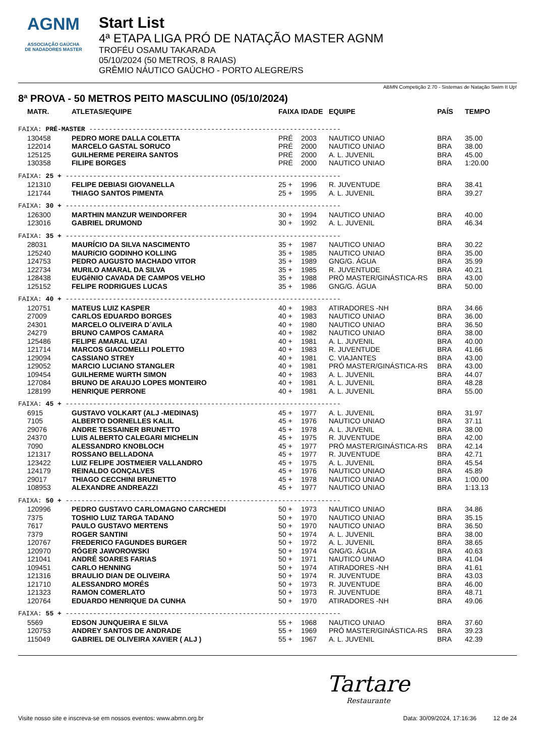AGNM
ASSOCIAÇÃO GAÚCHA
DE NADADORES MASTER
Start List
4ª ETAPA LIGA PRÓ DE NATAÇÃO MASTER AGNM
TROFÉU OSAMU TAKARADA
05/10/2024 (50 METROS, 8 RAIAS)
GRÊMIO NÁUTICO GAÚCHO - PORTO ALEGRE/RS
ABMN Competição 2.70 - Sistemas de Natação Swim It Up!
8ª PROVA - 50 METROS PEITO MASCULINO (05/10/2024)
| MATR. | ATLETAS/EQUIPE | FAIXA | IDADE | EQUIPE | PAÍS | TEMPO |
| --- | --- | --- | --- | --- | --- | --- |
| FAIXA: PRÉ-MASTER ---------------------------------------------------------------- | | | | | | |
| 130458 | PEDRO MORE DALLA COLETTA | PRÉ | 2003 | NAUTICO UNIAO | BRA | 35.00 |
| 122014 | MARCELO GASTAL SORUCO | PRÉ | 2000 | NAUTICO UNIAO | BRA | 38.00 |
| 125125 | GUILHERME PEREIRA SANTOS | PRÉ | 2000 | A. L. JUVENIL | BRA | 45.00 |
| 130358 | FILIPE BORGES | PRÉ | 2000 | NAUTICO UNIAO | BRA | 1:20.00 |
| FAIXA: 25 + ---------------------------------------------------------------------- | | | | | | |
| 121310 | FELIPE DEBIASI GIOVANELLA | 25 + | 1996 | R. JUVENTUDE | BRA | 38.41 |
| 121744 | THIAGO SANTOS PIMENTA | 25 + | 1995 | A. L. JUVENIL | BRA | 39.27 |
| FAIXA: 30 + ---------------------------------------------------------------------- | | | | | | |
| 126300 | MARTHIN MANZUR WEINDORFER | 30 + | 1994 | NAUTICO UNIAO | BRA | 40.00 |
| 123016 | GABRIEL DRUMOND | 30 + | 1992 | A. L. JUVENIL | BRA | 46.34 |
| FAIXA: 35 + ---------------------------------------------------------------------- | | | | | | |
| 28031 | MAURÍCIO DA SILVA NASCIMENTO | 35 + | 1987 | NAUTICO UNIAO | BRA | 30.22 |
| 125240 | MAURíCIO GODINHO KOLLING | 35 + | 1985 | NAUTICO UNIAO | BRA | 35.00 |
| 124753 | PEDRO AUGUSTO MACHADO VITOR | 35 + | 1989 | GNG/G. ÁGUA | BRA | 35.99 |
| 122734 | MURILO AMARAL DA SILVA | 35 + | 1985 | R. JUVENTUDE | BRA | 40.21 |
| 128438 | EUGêNIO CAVADA DE CAMPOS VELHO | 35 + | 1988 | PRÓ MASTER/GINÁSTICA-RS | BRA | 43.00 |
| 125152 | FELIPE RODRIGUES LUCAS | 35 + | 1986 | GNG/G. ÁGUA | BRA | 50.00 |
| FAIXA: 40 + ---------------------------------------------------------------------- | | | | | | |
| 120751 | MATEUS LUIZ KASPER | 40 + | 1983 | ATIRADORES -NH | BRA | 34.66 |
| 27009 | CARLOS EDUARDO BORGES | 40 + | 1983 | NAUTICO UNIAO | BRA | 36.00 |
| 24301 | MARCELO OLIVEIRA D´AVILA | 40 + | 1980 | NAUTICO UNIAO | BRA | 36.50 |
| 24279 | BRUNO CAMPOS CAMARA | 40 + | 1982 | NAUTICO UNIAO | BRA | 38.00 |
| 125486 | FELIPE AMARAL UZAI | 40 + | 1981 | A. L. JUVENIL | BRA | 40.00 |
| 121714 | MARCOS GIACOMELLI POLETTO | 40 + | 1983 | R. JUVENTUDE | BRA | 41.66 |
| 129094 | CASSIANO STREY | 40 + | 1981 | C. VIAJANTES | BRA | 43.00 |
| 129052 | MARCIO LUCIANO STANGLER | 40 + | 1981 | PRÓ MASTER/GINÁSTICA-RS | BRA | 43.00 |
| 109454 | GUILHERME WüRTH SIMON | 40 + | 1983 | A. L. JUVENIL | BRA | 44.07 |
| 127084 | BRUNO DE ARAUJO LOPES MONTEIRO | 40 + | 1981 | A. L. JUVENIL | BRA | 48.28 |
| 128199 | HENRIQUE PERRONE | 40 + | 1981 | A. L. JUVENIL | BRA | 55.00 |
| FAIXA: 45 + ---------------------------------------------------------------------- | | | | | | |
| 6915 | GUSTAVO VOLKART (ALJ -MEDINAS) | 45 + | 1977 | A. L. JUVENIL | BRA | 31.97 |
| 7105 | ALBERTO DORNELLES KALIL | 45 + | 1976 | NAUTICO UNIAO | BRA | 37.11 |
| 29076 | ANDRE TESSAINER BRUNETTO | 45 + | 1978 | A. L. JUVENIL | BRA | 38.00 |
| 24370 | LUIS ALBERTO CALEGARI MICHELIN | 45 + | 1975 | R. JUVENTUDE | BRA | 42.00 |
| 7090 | ALESSANDRO KNOBLOCH | 45 + | 1977 | PRÓ MASTER/GINÁSTICA-RS | BRA | 42.14 |
| 121317 | ROSSANO BELLADONA | 45 + | 1977 | R. JUVENTUDE | BRA | 42.71 |
| 123422 | LUIZ FELIPE JOSTMEIER VALLANDRO | 45 + | 1975 | A. L. JUVENIL | BRA | 45.54 |
| 124179 | REINALDO GONÇALVES | 45 + | 1976 | NAUTICO UNIAO | BRA | 45.89 |
| 29017 | THIAGO CECCHINI BRUNETTO | 45 + | 1978 | NAUTICO UNIAO | BRA | 1:00.00 |
| 108953 | ALEXANDRE ANDREAZZI | 45 + | 1977 | NAUTICO UNIAO | BRA | 1:13.13 |
| FAIXA: 50 + ---------------------------------------------------------------------- | | | | | | |
| 120996 | PEDRO GUSTAVO CARLOMAGNO CARCHEDI | 50 + | 1973 | NAUTICO UNIAO | BRA | 34.86 |
| 7375 | TOSHIO LUIZ TARGA TADANO | 50 + | 1970 | NAUTICO UNIAO | BRA | 35.15 |
| 7617 | PAULO GUSTAVO MERTENS | 50 + | 1970 | NAUTICO UNIAO | BRA | 36.50 |
| 7379 | ROGER SANTINI | 50 + | 1974 | A. L. JUVENIL | BRA | 38.00 |
| 120767 | FREDERICO FAGUNDES BURGER | 50 + | 1972 | A. L. JUVENIL | BRA | 38.65 |
| 120970 | RÓGER JAWOROWSKI | 50 + | 1974 | GNG/G. ÁGUA | BRA | 40.63 |
| 121041 | ANDRÉ SOARES FARIAS | 50 + | 1971 | NAUTICO UNIAO | BRA | 41.04 |
| 109451 | CARLO HENNING | 50 + | 1974 | ATIRADORES -NH | BRA | 41.61 |
| 121316 | BRAULIO DIAN DE OLIVEIRA | 50 + | 1974 | R. JUVENTUDE | BRA | 43.03 |
| 121710 | ALESSANDRO MORÉS | 50 + | 1973 | R. JUVENTUDE | BRA | 46.00 |
| 121323 | RAMON COMERLATO | 50 + | 1973 | R. JUVENTUDE | BRA | 48.71 |
| 120764 | EDUARDO HENRIQUE DA CUNHA | 50 + | 1970 | ATIRADORES -NH | BRA | 49.06 |
| FAIXA: 55 + ---------------------------------------------------------------------- | | | | | | |
| 5569 | EDSON JUNQUEIRA E SILVA | 55 + | 1968 | NAUTICO UNIAO | BRA | 37.60 |
| 120753 | ANDREY SANTOS DE ANDRADE | 55 + | 1969 | PRÓ MASTER/GINÁSTICA-RS | BRA | 39.23 |
| 115049 | GABRIEL DE OLIVEIRA XAVIER ( ALJ ) | 55 + | 1967 | A. L. JUVENIL | BRA | 42.39 |
Tartare
Restaurante
Visite nosso site e inscreva-se em nossos eventos: www.abmn.org.br Data: 30/09/2024, 17:16:36 12 de 24